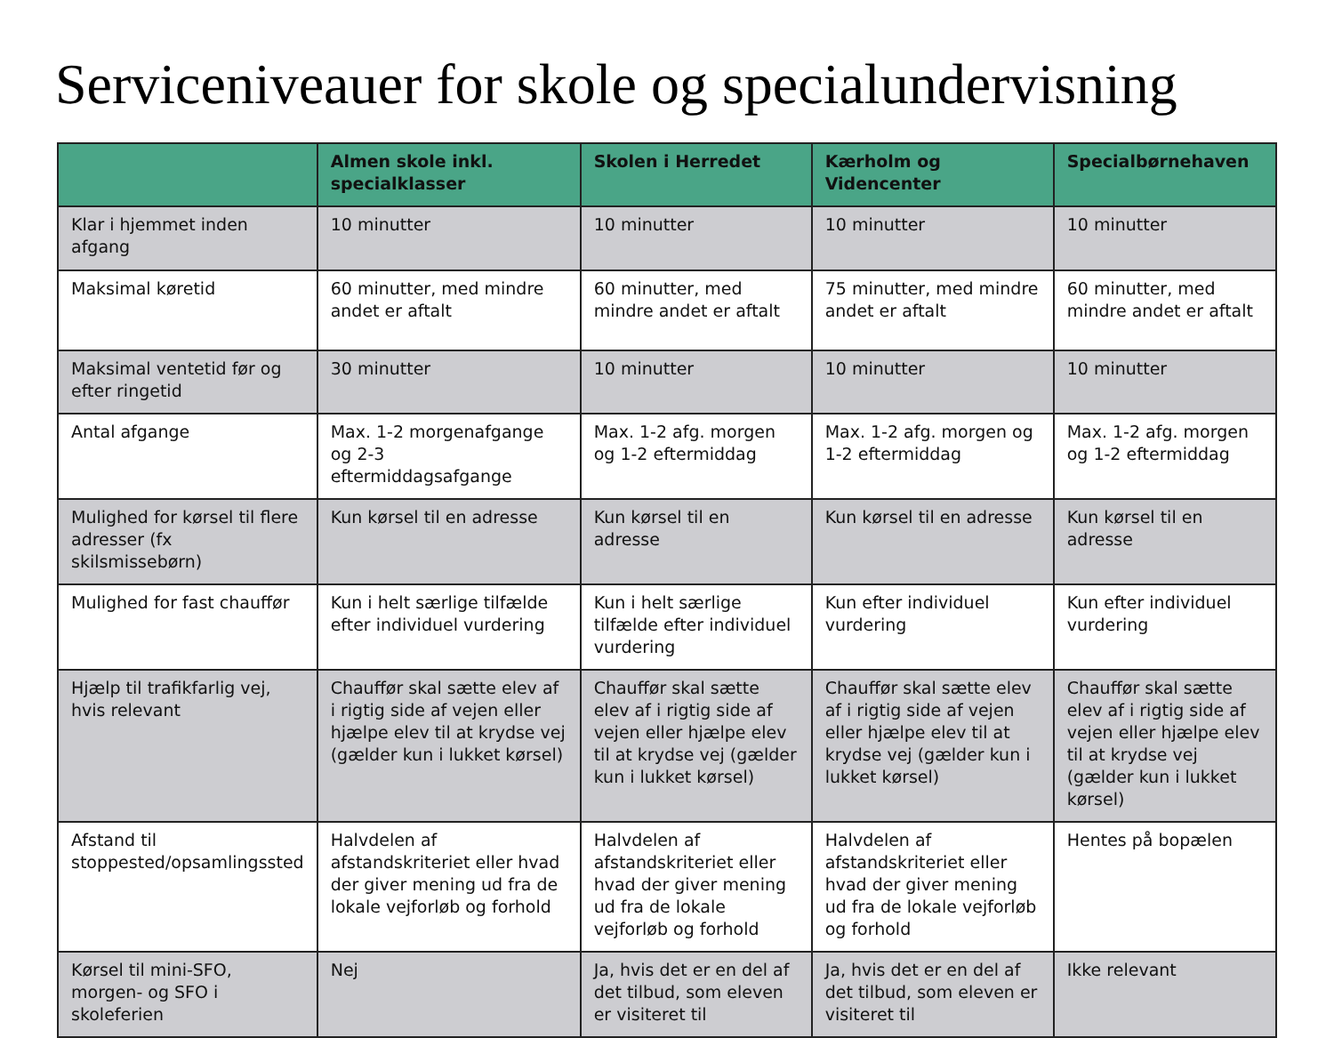Serviceniveauer for skole og specialundervisning
| | Almen skole inkl. specialklasser | Skolen i Herredet | Kærholm og Videncenter | Specialbørnehaven |
| --- | --- | --- | --- | --- |
| Klar i hjemmet inden afgang | 10 minutter | 10 minutter | 10 minutter | 10 minutter |
| Maksimal køretid | 60 minutter, med mindre andet er aftalt | 60 minutter, med mindre andet er aftalt | 75 minutter, med mindre andet er aftalt | 60 minutter, med mindre andet er aftalt |
| Maksimal ventetid før og efter ringetid | 30 minutter | 10 minutter | 10 minutter | 10 minutter |
| Antal afgange | Max. 1-2 morgenafgange og 2-3 eftermiddagsafgange | Max. 1-2 afg. morgen og 1-2 eftermiddag | Max. 1-2 afg. morgen og 1-2 eftermiddag | Max. 1-2 afg. morgen og 1-2 eftermiddag |
| Mulighed for kørsel til flere adresser (fx skilsmissebørn) | Kun kørsel til en adresse | Kun kørsel til en adresse | Kun kørsel til en adresse | Kun kørsel til en adresse |
| Mulighed for fast chauffør | Kun i helt særlige tilfælde efter individuel vurdering | Kun i helt særlige tilfælde efter individuel vurdering | Kun efter individuel vurdering | Kun efter individuel vurdering |
| Hjælp til trafikfarlig vej, hvis relevant | Chauffør skal sætte elev af i rigtig side af vejen eller hjælpe elev til at krydse vej (gælder kun i lukket kørsel) | Chauffør skal sætte elev af i rigtig side af vejen eller hjælpe elev til at krydse vej (gælder kun i lukket kørsel) | Chauffør skal sætte elev af i rigtig side af vejen eller hjælpe elev til at krydse vej (gælder kun i lukket kørsel) | Chauffør skal sætte elev af i rigtig side af vejen eller hjælpe elev til at krydse vej (gælder kun i lukket kørsel) |
| Afstand til stoppested/opsamlingssted | Halvdelen af afstandskriteriet eller hvad der giver mening ud fra de lokale vejforløb og forhold | Halvdelen af afstandskriteriet eller hvad der giver mening ud fra de lokale vejforløb og forhold | Halvdelen af afstandskriteriet eller hvad der giver mening ud fra de lokale vejforløb og forhold | Hentes på bopælen |
| Kørsel til mini-SFO, morgen- og SFO i skoleferien | Nej | Ja, hvis det er en del af det tilbud, som eleven er visiteret til | Ja, hvis det er en del af det tilbud, som eleven er visiteret til | Ikke relevant |